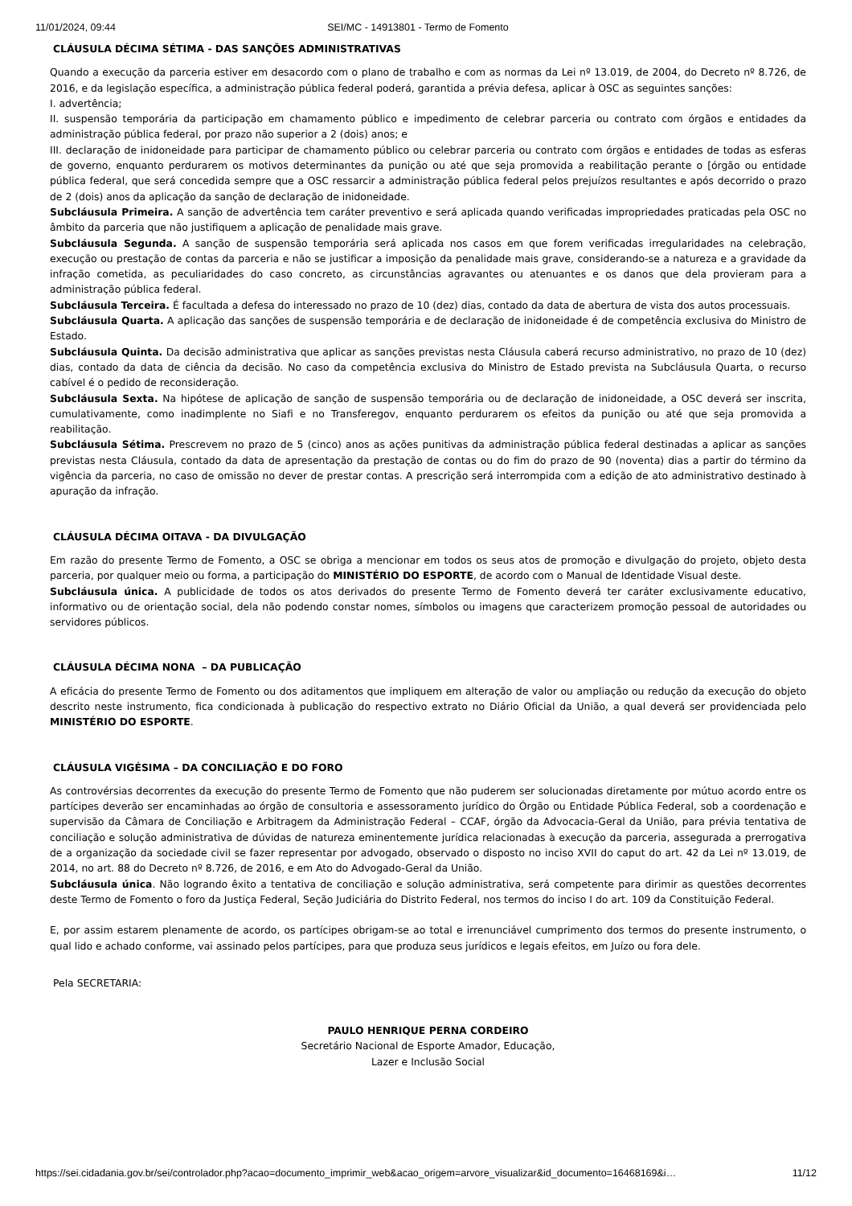11/01/2024, 09:44 SEI/MC - 14913801 - Termo de Fomento
CLÁUSULA DÉCIMA SÉTIMA - DAS SANÇÕES ADMINISTRATIVAS
Quando a execução da parceria estiver em desacordo com o plano de trabalho e com as normas da Lei nº 13.019, de 2004, do Decreto nº 8.726, de 2016, e da legislação específica, a administração pública federal poderá, garantida a prévia defesa, aplicar à OSC as seguintes sanções:
I. advertência;
II. suspensão temporária da participação em chamamento público e impedimento de celebrar parceria ou contrato com órgãos e entidades da administração pública federal, por prazo não superior a 2 (dois) anos; e
III. declaração de inidoneidade para participar de chamamento público ou celebrar parceria ou contrato com órgãos e entidades de todas as esferas de governo, enquanto perdurarem os motivos determinantes da punição ou até que seja promovida a reabilitação perante o [órgão ou entidade pública federal, que será concedida sempre que a OSC ressarcir a administração pública federal pelos prejuízos resultantes e após decorrido o prazo de 2 (dois) anos da aplicação da sanção de declaração de inidoneidade.
Subcláusula Primeira. A sanção de advertência tem caráter preventivo e será aplicada quando verificadas impropriedades praticadas pela OSC no âmbito da parceria que não justifiquem a aplicação de penalidade mais grave.
Subcláusula Segunda. A sanção de suspensão temporária será aplicada nos casos em que forem verificadas irregularidades na celebração, execução ou prestação de contas da parceria e não se justificar a imposição da penalidade mais grave, considerando-se a natureza e a gravidade da infração cometida, as peculiaridades do caso concreto, as circunstâncias agravantes ou atenuantes e os danos que dela provieram para a administração pública federal.
Subcláusula Terceira. É facultada a defesa do interessado no prazo de 10 (dez) dias, contado da data de abertura de vista dos autos processuais.
Subcláusula Quarta. A aplicação das sanções de suspensão temporária e de declaração de inidoneidade é de competência exclusiva do Ministro de Estado.
Subcláusula Quinta. Da decisão administrativa que aplicar as sanções previstas nesta Cláusula caberá recurso administrativo, no prazo de 10 (dez) dias, contado da data de ciência da decisão. No caso da competência exclusiva do Ministro de Estado prevista na Subcláusula Quarta, o recurso cabível é o pedido de reconsideração.
Subcláusula Sexta. Na hipótese de aplicação de sanção de suspensão temporária ou de declaração de inidoneidade, a OSC deverá ser inscrita, cumulativamente, como inadimplente no Siafi e no Transferegov, enquanto perdurarem os efeitos da punição ou até que seja promovida a reabilitação.
Subcláusula Sétima. Prescrevem no prazo de 5 (cinco) anos as ações punitivas da administração pública federal destinadas a aplicar as sanções previstas nesta Cláusula, contado da data de apresentação da prestação de contas ou do fim do prazo de 90 (noventa) dias a partir do término da vigência da parceria, no caso de omissão no dever de prestar contas. A prescrição será interrompida com a edição de ato administrativo destinado à apuração da infração.
CLÁUSULA DÉCIMA OITAVA - DA DIVULGAÇÃO
Em razão do presente Termo de Fomento, a OSC se obriga a mencionar em todos os seus atos de promoção e divulgação do projeto, objeto desta parceria, por qualquer meio ou forma, a participação do MINISTÉRIO DO ESPORTE, de acordo com o Manual de Identidade Visual deste.
Subcláusula única. A publicidade de todos os atos derivados do presente Termo de Fomento deverá ter caráter exclusivamente educativo, informativo ou de orientação social, dela não podendo constar nomes, símbolos ou imagens que caracterizem promoção pessoal de autoridades ou servidores públicos.
CLÁUSULA DÉCIMA NONA – DA PUBLICAÇÃO
A eficácia do presente Termo de Fomento ou dos aditamentos que impliquem em alteração de valor ou ampliação ou redução da execução do objeto descrito neste instrumento, fica condicionada à publicação do respectivo extrato no Diário Oficial da União, a qual deverá ser providenciada pelo MINISTÉRIO DO ESPORTE.
CLÁUSULA VIGÉSIMA – DA CONCILIAÇÃO E DO FORO
As controvérsias decorrentes da execução do presente Termo de Fomento que não puderem ser solucionadas diretamente por mútuo acordo entre os partícipes deverão ser encaminhadas ao órgão de consultoria e assessoramento jurídico do Órgão ou Entidade Pública Federal, sob a coordenação e supervisão da Câmara de Conciliação e Arbitragem da Administração Federal – CCAF, órgão da Advocacia-Geral da União, para prévia tentativa de conciliação e solução administrativa de dúvidas de natureza eminentemente jurídica relacionadas à execução da parceria, assegurada a prerrogativa de a organização da sociedade civil se fazer representar por advogado, observado o disposto no inciso XVII do caput do art. 42 da Lei nº 13.019, de 2014, no art. 88 do Decreto nº 8.726, de 2016, e em Ato do Advogado-Geral da União.
Subcláusula única. Não logrando êxito a tentativa de conciliação e solução administrativa, será competente para dirimir as questões decorrentes deste Termo de Fomento o foro da Justiça Federal, Seção Judiciária do Distrito Federal, nos termos do inciso I do art. 109 da Constituição Federal.
E, por assim estarem plenamente de acordo, os partícipes obrigam-se ao total e irrenunciável cumprimento dos termos do presente instrumento, o qual lido e achado conforme, vai assinado pelos partícipes, para que produza seus jurídicos e legais efeitos, em Juízo ou fora dele.
Pela SECRETARIA:
PAULO HENRIQUE PERNA CORDEIRO
Secretário Nacional de Esporte Amador, Educação,
Lazer e Inclusão Social
https://sei.cidadania.gov.br/sei/controlador.php?acao=documento_imprimir_web&acao_origem=arvore_visualizar&id_documento=16468169&i… 11/12